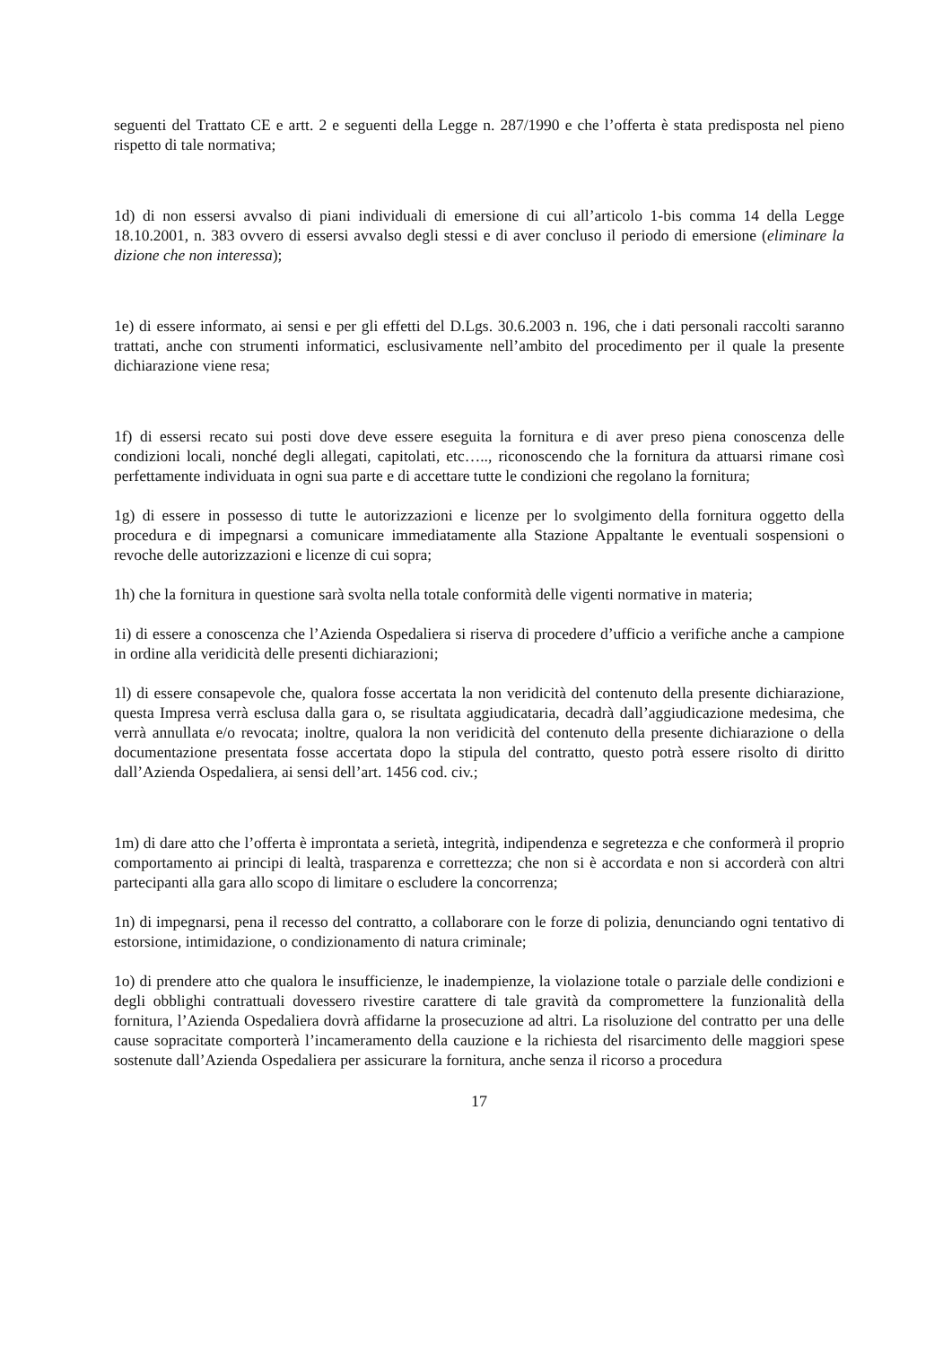seguenti del Trattato CE e artt. 2 e seguenti della Legge n. 287/1990 e che l’offerta è stata predisposta nel pieno rispetto di tale normativa;
1d) di non essersi avvalso di piani individuali di emersione di cui all’articolo 1-bis comma 14 della Legge 18.10.2001, n. 383 ovvero di essersi avvalso degli stessi e di aver concluso il periodo di emersione (eliminare la dizione che non interessa);
1e) di essere informato, ai sensi e per gli effetti del D.Lgs. 30.6.2003 n. 196, che i dati personali raccolti saranno trattati, anche con strumenti informatici, esclusivamente nell’ambito del procedimento per il quale la presente dichiarazione viene resa;
1f) di essersi recato sui posti dove deve essere eseguita la fornitura e di aver preso piena conoscenza delle condizioni locali, nonché degli allegati, capitolati, etc….., riconoscendo che la fornitura da attuarsi rimane così perfettamente individuata in ogni sua parte e di accettare tutte le condizioni che regolano la fornitura;
1g) di essere in possesso di tutte le autorizzazioni e licenze per lo svolgimento della fornitura oggetto della procedura e di impegnarsi a comunicare immediatamente alla Stazione Appaltante le eventuali sospensioni o revoche delle autorizzazioni e licenze di cui sopra;
1h) che la fornitura in questione sarà svolta nella totale conformità delle vigenti normative in materia;
1i) di essere a conoscenza che l’Azienda Ospedaliera si riserva di procedere d’ufficio a verifiche anche a campione in ordine alla veridicità delle presenti dichiarazioni;
1l) di essere consapevole che, qualora fosse accertata la non veridicità del contenuto della presente dichiarazione, questa Impresa verrà esclusa dalla gara o, se risultata aggiudicataria, decadrà dall’aggiudicazione medesima, che verrà annullata e/o revocata; inoltre, qualora la non veridicità del contenuto della presente dichiarazione o della documentazione presentata fosse accertata dopo la stipula del contratto, questo potrà essere risolto di diritto dall’Azienda Ospedaliera, ai sensi dell’art. 1456 cod. civ.;
1m) di dare atto che l’offerta è improntata a serietà, integrità, indipendenza e segretezza e che conformerà il proprio comportamento ai principi di lealtà, trasparenza e correttezza; che non si è accordata e non si accorderà con altri partecipanti alla gara allo scopo di limitare o escludere la concorrenza;
1n) di impegnarsi, pena il recesso del contratto, a collaborare con le forze di polizia, denunciando ogni tentativo di estorsione, intimidazione, o condizionamento di natura criminale;
1o) di prendere atto che qualora le insufficienze, le inadempienze, la violazione totale o parziale delle condizioni e degli obblighi contrattuali dovessero rivestire carattere di tale gravità da compromettere la funzionalità della fornitura, l’Azienda Ospedaliera dovrà affidarne la prosecuzione ad altri. La risoluzione del contratto per una delle cause sopracitate comporterà l’incameramento della cauzione e la richiesta del risarcimento delle maggiori spese sostenute dall’Azienda Ospedaliera per assicurare la fornitura, anche senza il ricorso a procedura
17